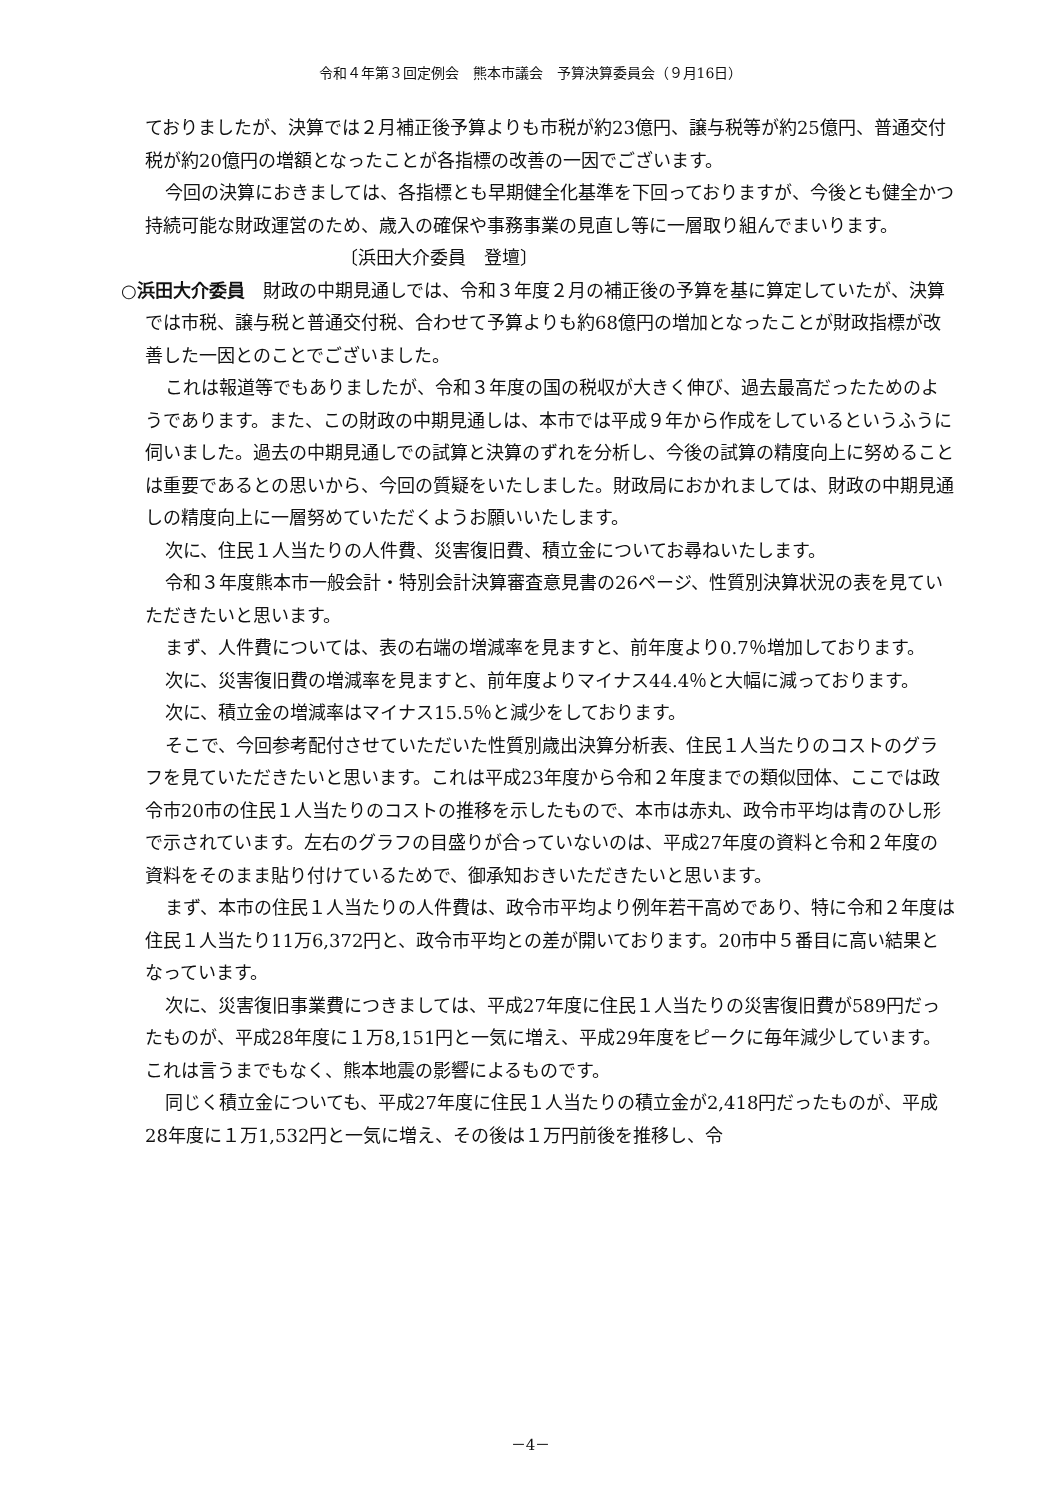令和４年第３回定例会　熊本市議会　予算決算委員会（９月16日）
ておりましたが、決算では２月補正後予算よりも市税が約23億円、譲与税等が約25億円、普通交付税が約20億円の増額となったことが各指標の改善の一因でございます。
今回の決算におきましては、各指標とも早期健全化基準を下回っておりますが、今後とも健全かつ持続可能な財政運営のため、歳入の確保や事務事業の見直し等に一層取り組んでまいります。
〔浜田大介委員　登壇〕
○浜田大介委員　財政の中期見通しでは、令和３年度２月の補正後の予算を基に算定していたが、決算では市税、譲与税と普通交付税、合わせて予算よりも約68億円の増加となったことが財政指標が改善した一因とのことでございました。
これは報道等でもありましたが、令和３年度の国の税収が大きく伸び、過去最高だったためのようであります。また、この財政の中期見通しは、本市では平成９年から作成をしているというふうに伺いました。過去の中期見通しでの試算と決算のずれを分析し、今後の試算の精度向上に努めることは重要であるとの思いから、今回の質疑をいたしました。財政局におかれましては、財政の中期見通しの精度向上に一層努めていただくようお願いいたします。
次に、住民１人当たりの人件費、災害復旧費、積立金についてお尋ねいたします。
令和３年度熊本市一般会計・特別会計決算審査意見書の26ページ、性質別決算状況の表を見ていただきたいと思います。
まず、人件費については、表の右端の増減率を見ますと、前年度より0.7％増加しております。
次に、災害復旧費の増減率を見ますと、前年度よりマイナス44.4％と大幅に減っております。
次に、積立金の増減率はマイナス15.5％と減少をしております。
そこで、今回参考配付させていただいた性質別歳出決算分析表、住民１人当たりのコストのグラフを見ていただきたいと思います。これは平成23年度から令和２年度までの類似団体、ここでは政令市20市の住民１人当たりのコストの推移を示したもので、本市は赤丸、政令市平均は青のひし形で示されています。左右のグラフの目盛りが合っていないのは、平成27年度の資料と令和２年度の資料をそのまま貼り付けているためで、御承知おきいただきたいと思います。
まず、本市の住民１人当たりの人件費は、政令市平均より例年若干高めであり、特に令和２年度は住民１人当たり11万6,372円と、政令市平均との差が開いております。20市中５番目に高い結果となっています。
次に、災害復旧事業費につきましては、平成27年度に住民１人当たりの災害復旧費が589円だったものが、平成28年度に１万8,151円と一気に増え、平成29年度をピークに毎年減少しています。これは言うまでもなく、熊本地震の影響によるものです。
同じく積立金についても、平成27年度に住民１人当たりの積立金が2,418円だったものが、平成28年度に１万1,532円と一気に増え、その後は１万円前後を推移し、令
－4－